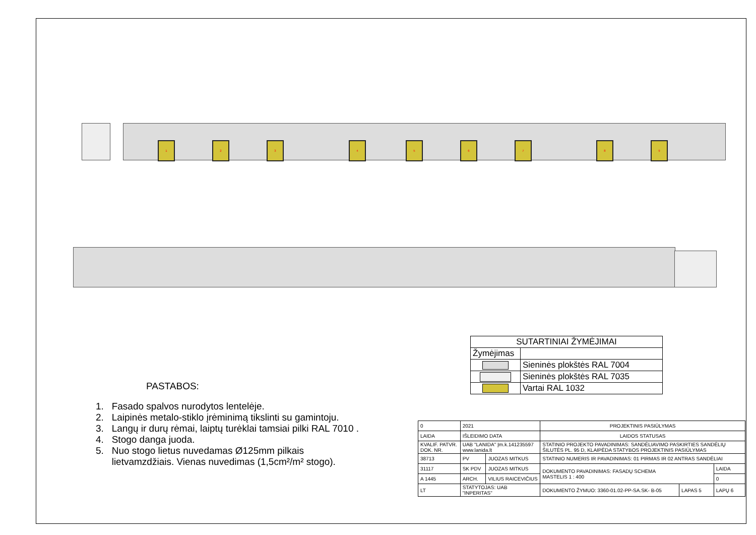1 2 3 4 5 6 7 8 9
PASTABOS:
1. Fasado spalvos nurodytos lentelėje.
2. Laipinės metalo-stiklo įrėminimą tikslinti su gamintoju.
3. Langų ir durų rėmai, laiptų turėklai tamsiai pilki RAL 7010 .
4. Stogo danga juoda.
5. Nuo stogo lietus nuvedamas Ø125mm pilkais
lietvamzdžiais. Vienas nuvedimas (1,5cm²/m² stogo).
| SUTARTINIAI ŽYMĖJIMAI | |
| Žymėjimas | |
| | Sieninės plokštės RAL 7004 |
| | Sieninės plokštės RAL 7035 |
| | Vartai RAL 1032 |
| 0 | 2021 | | PROJEKTINIS PASIŪLYMAS | | | |
| LAIDA | IŠLEIDIMO DATA | | LAIDOS STATUSAS | | | |
| KVALIF. PATVR. DOK. NR. | UAB "LANIDA" Įm.k.141235597 www.lanida.lt | | STATINIO PROJEKTO PAVADINIMAS: SANDĖLIAVIMO PASKIRTIES SANDĖLIŲ ŠILUTĖS PL. 95 D, KLAIPĖDA STATYBOS PROJEKTINIS PASIŪLYMAS | | | |
| 38713 | PV | JUOZAS MITKUS | STATINIO NUMERIS IR PAVADINIMAS: 01 PIRMAS IR 02 ANTRAS SANDĖLIAI | | | |
| 31117 | SK PDV | JUOZAS MITKUS | DOKUMENTO PAVADINIMAS: FASADŲ SCHEMA MASTELIS 1 : 400 | | | LAIDA |
| A 1445 | ARCH. | VILIUS RAICEVIČIUS | | | | 0 |
| LT | STATYTOJAS: UAB "INPERITAS" | | DOKUMENTO ŽYMUO: 3360-01.02-PP-SA.SK- B-05 | LAPAS 5 | LAPŲ 6 | |